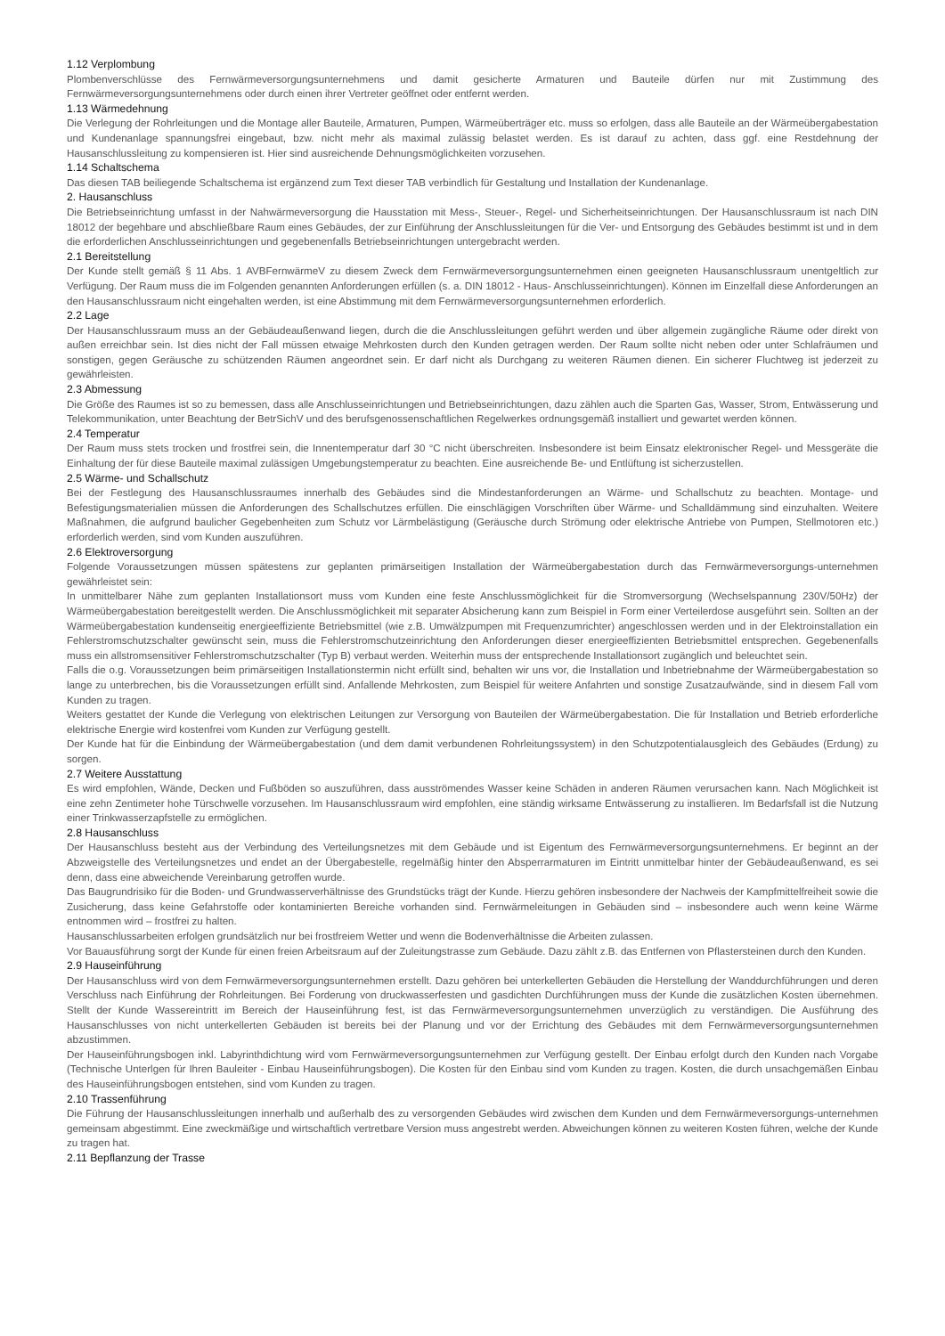1.12 Verplombung
Plombenverschlüsse des Fernwärmeversorgungsunternehmens und damit gesicherte Armaturen und Bauteile dürfen nur mit Zustimmung des Fernwärmeversorgungsunternehmens oder durch einen ihrer Vertreter geöffnet oder entfernt werden.
1.13 Wärmedehnung
Die Verlegung der Rohrleitungen und die Montage aller Bauteile, Armaturen, Pumpen, Wärmeüberträger etc. muss so erfolgen, dass alle Bauteile an der Wärmeübergabestation und Kundenanlage spannungsfrei eingebaut, bzw. nicht mehr als maximal zulässig belastet werden. Es ist darauf zu achten, dass ggf. eine Restdehnung der Hausanschlussleitung zu kompensieren ist. Hier sind ausreichende Dehnungsmöglichkeiten vorzusehen.
1.14 Schaltschema
Das diesen TAB beiliegende Schaltschema ist ergänzend zum Text dieser TAB verbindlich für Gestaltung und Installation der Kundenanlage.
2. Hausanschluss
Die Betriebseinrichtung umfasst in der Nahwärmeversorgung die Hausstation mit Mess-, Steuer-, Regel- und Sicherheitseinrichtungen. Der Hausanschlussraum ist nach DIN 18012 der begehbare und abschließbare Raum eines Gebäudes, der zur Einführung der Anschlussleitungen für die Ver- und Entsorgung des Gebäudes bestimmt ist und in dem die erforderlichen Anschlusseinrichtungen und gegebenenfalls Betriebseinrichtungen untergebracht werden.
2.1 Bereitstellung
Der Kunde stellt gemäß § 11 Abs. 1 AVBFernwärmeV zu diesem Zweck dem Fernwärmeversorgungsunternehmen einen geeigneten Hausanschlussraum unentgeltlich zur Verfügung. Der Raum muss die im Folgenden genannten Anforderungen erfüllen (s. a. DIN 18012 - Haus- Anschlusseinrichtungen). Können im Einzelfall diese Anforderungen an den Hausanschlussraum nicht eingehalten werden, ist eine Abstimmung mit dem Fernwärmeversorgungsunternehmen erforderlich.
2.2 Lage
Der Hausanschlussraum muss an der Gebäudeaußenwand liegen, durch die die Anschlussleitungen geführt werden und über allgemein zugängliche Räume oder direkt von außen erreichbar sein. Ist dies nicht der Fall müssen etwaige Mehrkosten durch den Kunden getragen werden. Der Raum sollte nicht neben oder unter Schlafräumen und sonstigen, gegen Geräusche zu schützenden Räumen angeordnet sein. Er darf nicht als Durchgang zu weiteren Räumen dienen. Ein sicherer Fluchtweg ist jederzeit zu gewährleisten.
2.3 Abmessung
Die Größe des Raumes ist so zu bemessen, dass alle Anschlusseinrichtungen und Betriebseinrichtungen, dazu zählen auch die Sparten Gas, Wasser, Strom, Entwässerung und Telekommunikation, unter Beachtung der BetrSichV und des berufsgenossenschaftlichen Regelwerkes ordnungsgemäß installiert und gewartet werden können.
2.4 Temperatur
Der Raum muss stets trocken und frostfrei sein, die Innentemperatur darf 30 °C nicht überschreiten. Insbesondere ist beim Einsatz elektronischer Regel- und Messgeräte die Einhaltung der für diese Bauteile maximal zulässigen Umgebungstemperatur zu beachten. Eine ausreichende Be- und Entlüftung ist sicherzustellen.
2.5 Wärme- und Schallschutz
Bei der Festlegung des Hausanschlussraumes innerhalb des Gebäudes sind die Mindestanforderungen an Wärme- und Schallschutz zu beachten. Montage- und Befestigungsmaterialien müssen die Anforderungen des Schallschutzes erfüllen. Die einschlägigen Vorschriften über Wärme- und Schalldämmung sind einzuhalten. Weitere Maßnahmen, die aufgrund baulicher Gegebenheiten zum Schutz vor Lärmbelästigung (Geräusche durch Strömung oder elektrische Antriebe von Pumpen, Stellmotoren etc.) erforderlich werden, sind vom Kunden auszuführen.
2.6 Elektroversorgung
Folgende Voraussetzungen müssen spätestens zur geplanten primärseitigen Installation der Wärmeübergabestation durch das Fernwärmeversorgungs-unternehmen gewährleistet sein:
In unmittelbarer Nähe zum geplanten Installationsort muss vom Kunden eine feste Anschlussmöglichkeit für die Stromversorgung (Wechselspannung 230V/50Hz) der Wärmeübergabestation bereitgestellt werden. Die Anschlussmöglichkeit mit separater Absicherung kann zum Beispiel in Form einer Verteilerdose ausgeführt sein. Sollten an der Wärmeübergabestation kundenseitig energieeffiziente Betriebsmittel (wie z.B. Umwälzpumpen mit Frequenzumrichter) angeschlossen werden und in der Elektroinstallation ein Fehlerstromschutzschalter gewünscht sein, muss die Fehlerstromschutzeinrichtung den Anforderungen dieser energieeffizienten Betriebsmittel entsprechen. Gegebenenfalls muss ein allstromsensitiver Fehlerstromschutzschalter (Typ B) verbaut werden. Weiterhin muss der entsprechende Installationsort zugänglich und beleuchtet sein.
Falls die o.g. Voraussetzungen beim primärseitigen Installationstermin nicht erfüllt sind, behalten wir uns vor, die Installation und Inbetriebnahme der Wärmeübergabestation so lange zu unterbrechen, bis die Voraussetzungen erfüllt sind. Anfallende Mehrkosten, zum Beispiel für weitere Anfahrten und sonstige Zusatzaufwände, sind in diesem Fall vom Kunden zu tragen.
Weiters gestattet der Kunde die Verlegung von elektrischen Leitungen zur Versorgung von Bauteilen der Wärmeübergabestation. Die für Installation und Betrieb erforderliche elektrische Energie wird kostenfrei vom Kunden zur Verfügung gestellt.
Der Kunde hat für die Einbindung der Wärmeübergabestation (und dem damit verbundenen Rohrleitungssystem) in den Schutzpotentialausgleich des Gebäudes (Erdung) zu sorgen.
2.7 Weitere Ausstattung
Es wird empfohlen, Wände, Decken und Fußböden so auszuführen, dass ausströmendes Wasser keine Schäden in anderen Räumen verursachen kann. Nach Möglichkeit ist eine zehn Zentimeter hohe Türschwelle vorzusehen. Im Hausanschlussraum wird empfohlen, eine ständig wirksame Entwässerung zu installieren. Im Bedarfsfall ist die Nutzung einer Trinkwasserzapfstelle zu ermöglichen.
2.8 Hausanschluss
Der Hausanschluss besteht aus der Verbindung des Verteilungsnetzes mit dem Gebäude und ist Eigentum des Fernwärmeversorgungsunternehmens. Er beginnt an der Abzweigstelle des Verteilungsnetzes und endet an der Übergabestelle, regelmäßig hinter den Absperrarmaturen im Eintritt unmittelbar hinter der Gebäudeaußenwand, es sei denn, dass eine abweichende Vereinbarung getroffen wurde.
Das Baugrundrisiko für die Boden- und Grundwasserverhältnisse des Grundstücks trägt der Kunde. Hierzu gehören insbesondere der Nachweis der Kampfmittelfreiheit sowie die Zusicherung, dass keine Gefahrstoffe oder kontaminierten Bereiche vorhanden sind. Fernwärmeleitungen in Gebäuden sind – insbesondere auch wenn keine Wärme entnommen wird – frostfrei zu halten.
Hausanschlussarbeiten erfolgen grundsätzlich nur bei frostfreiem Wetter und wenn die Bodenverhältnisse die Arbeiten zulassen.
Vor Bauausführung sorgt der Kunde für einen freien Arbeitsraum auf der Zuleitungstrasse zum Gebäude. Dazu zählt z.B. das Entfernen von Pflastersteinen durch den Kunden.
2.9 Hauseinführung
Der Hausanschluss wird von dem Fernwärmeversorgungsunternehmen erstellt. Dazu gehören bei unterkellerten Gebäuden die Herstellung der Wanddurchführungen und deren Verschluss nach Einführung der Rohrleitungen. Bei Forderung von druckwasserfesten und gasdichten Durchführungen muss der Kunde die zusätzlichen Kosten übernehmen. Stellt der Kunde Wassereintritt im Bereich der Hauseinführung fest, ist das Fernwärmeversorgungsunternehmen unverzüglich zu verständigen. Die Ausführung des Hausanschlusses von nicht unterkellerten Gebäuden ist bereits bei der Planung und vor der Errichtung des Gebäudes mit dem Fernwärmeversorgungsunternehmen abzustimmen.
Der Hauseinführungsbogen inkl. Labyrinthdichtung wird vom Fernwärmeversorgungsunternehmen zur Verfügung gestellt. Der Einbau erfolgt durch den Kunden nach Vorgabe (Technische Unterlgen für Ihren Bauleiter - Einbau Hauseinführungsbogen). Die Kosten für den Einbau sind vom Kunden zu tragen. Kosten, die durch unsachgemäßen Einbau des Hauseinführungsbogen entstehen, sind vom Kunden zu tragen.
2.10 Trassenführung
Die Führung der Hausanschlussleitungen innerhalb und außerhalb des zu versorgenden Gebäudes wird zwischen dem Kunden und dem Fernwärmeversorgungs-unternehmen gemeinsam abgestimmt. Eine zweckmäßige und wirtschaftlich vertretbare Version muss angestrebt werden. Abweichungen können zu weiteren Kosten führen, welche der Kunde zu tragen hat.
2.11 Bepflanzung der Trasse